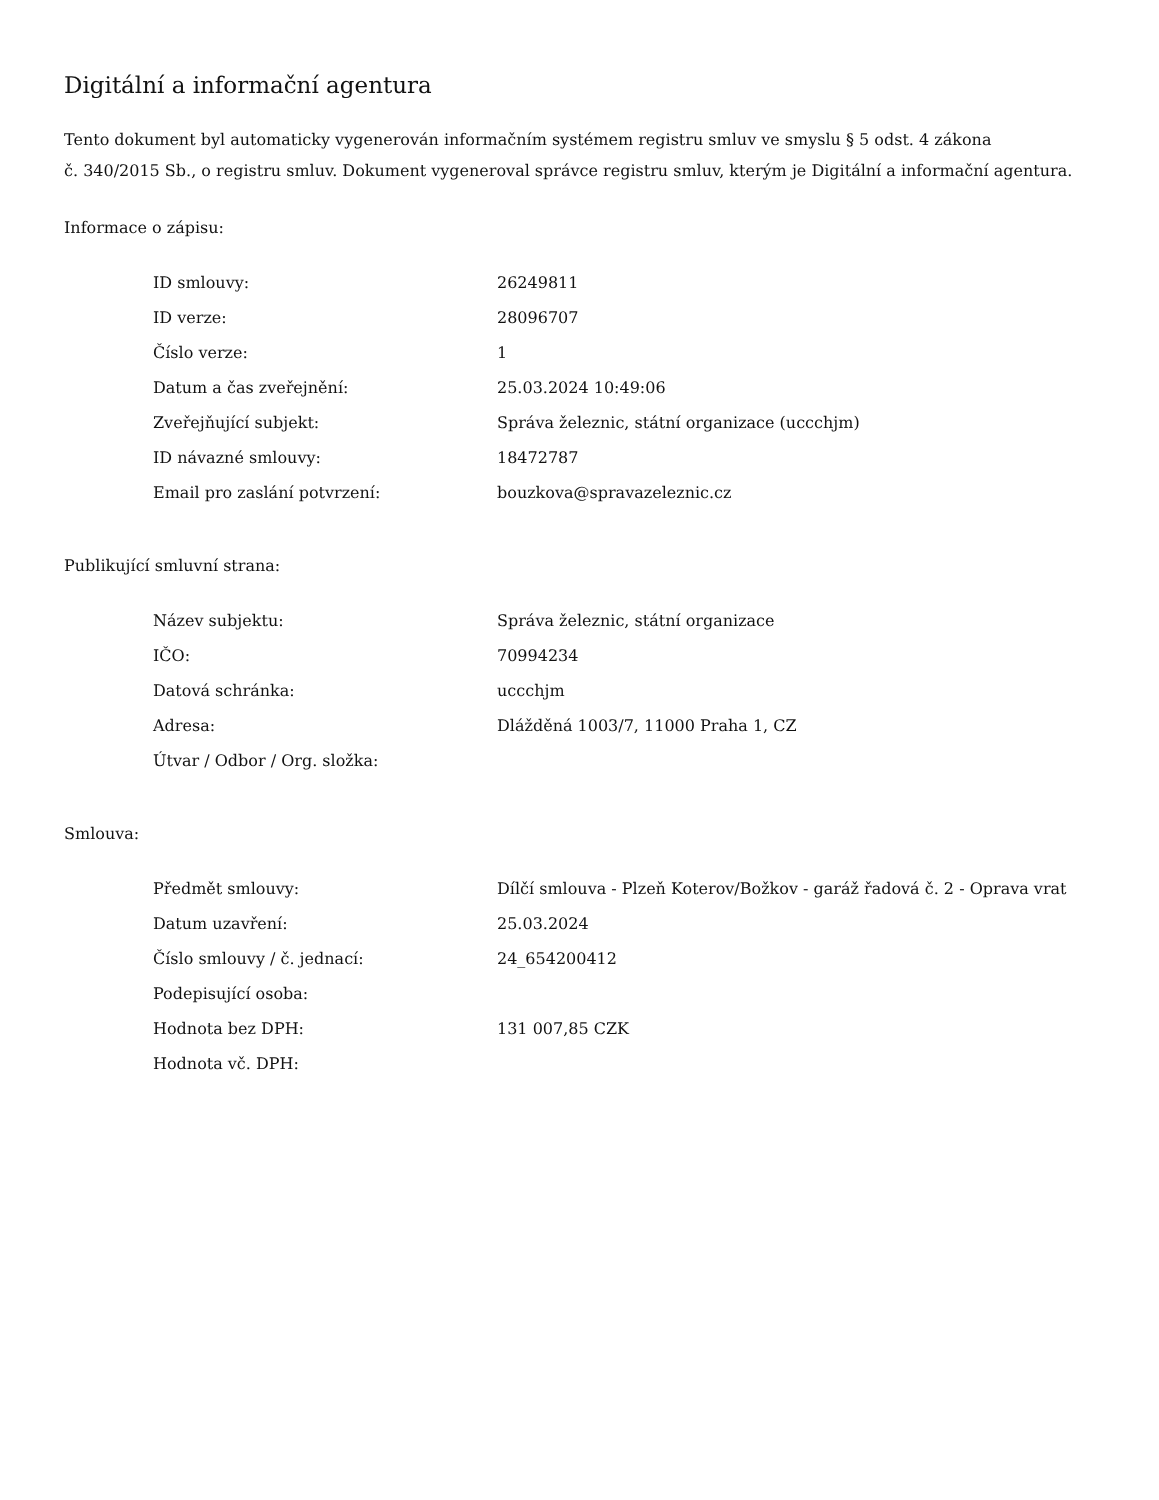Digitální a informační agentura
Tento dokument byl automaticky vygenerován informačním systémem registru smluv ve smyslu § 5 odst. 4 zákona
č. 340/2015 Sb., o registru smluv. Dokument vygeneroval správce registru smluv, kterým je Digitální a informační agentura.
Informace o zápisu:
| ID smlouvy: | 26249811 |
| ID verze: | 28096707 |
| Číslo verze: | 1 |
| Datum a čas zveřejnění: | 25.03.2024 10:49:06 |
| Zveřejňující subjekt: | Správa železnic, státní organizace (uccchjm) |
| ID návazné smlouvy: | 18472787 |
| Email pro zaslání potvrzení: | bouzkova@spravazeleznic.cz |
Publikující smluvní strana:
| Název subjektu: | Správa železnic, státní organizace |
| IČO: | 70994234 |
| Datová schránka: | uccchjm |
| Adresa: | Dlážděná 1003/7, 11000 Praha 1, CZ |
| Útvar / Odbor / Org. složka: | |
Smlouva:
| Předmět smlouvy: | Dílčí smlouva - Plzeň Koterov/Božkov - garáž řadová č. 2 - Oprava vrat |
| Datum uzavření: | 25.03.2024 |
| Číslo smlouvy / č. jednací: | 24_654200412 |
| Podepisující osoba: | |
| Hodnota bez DPH: | 131 007,85 CZK |
| Hodnota vč. DPH: | |